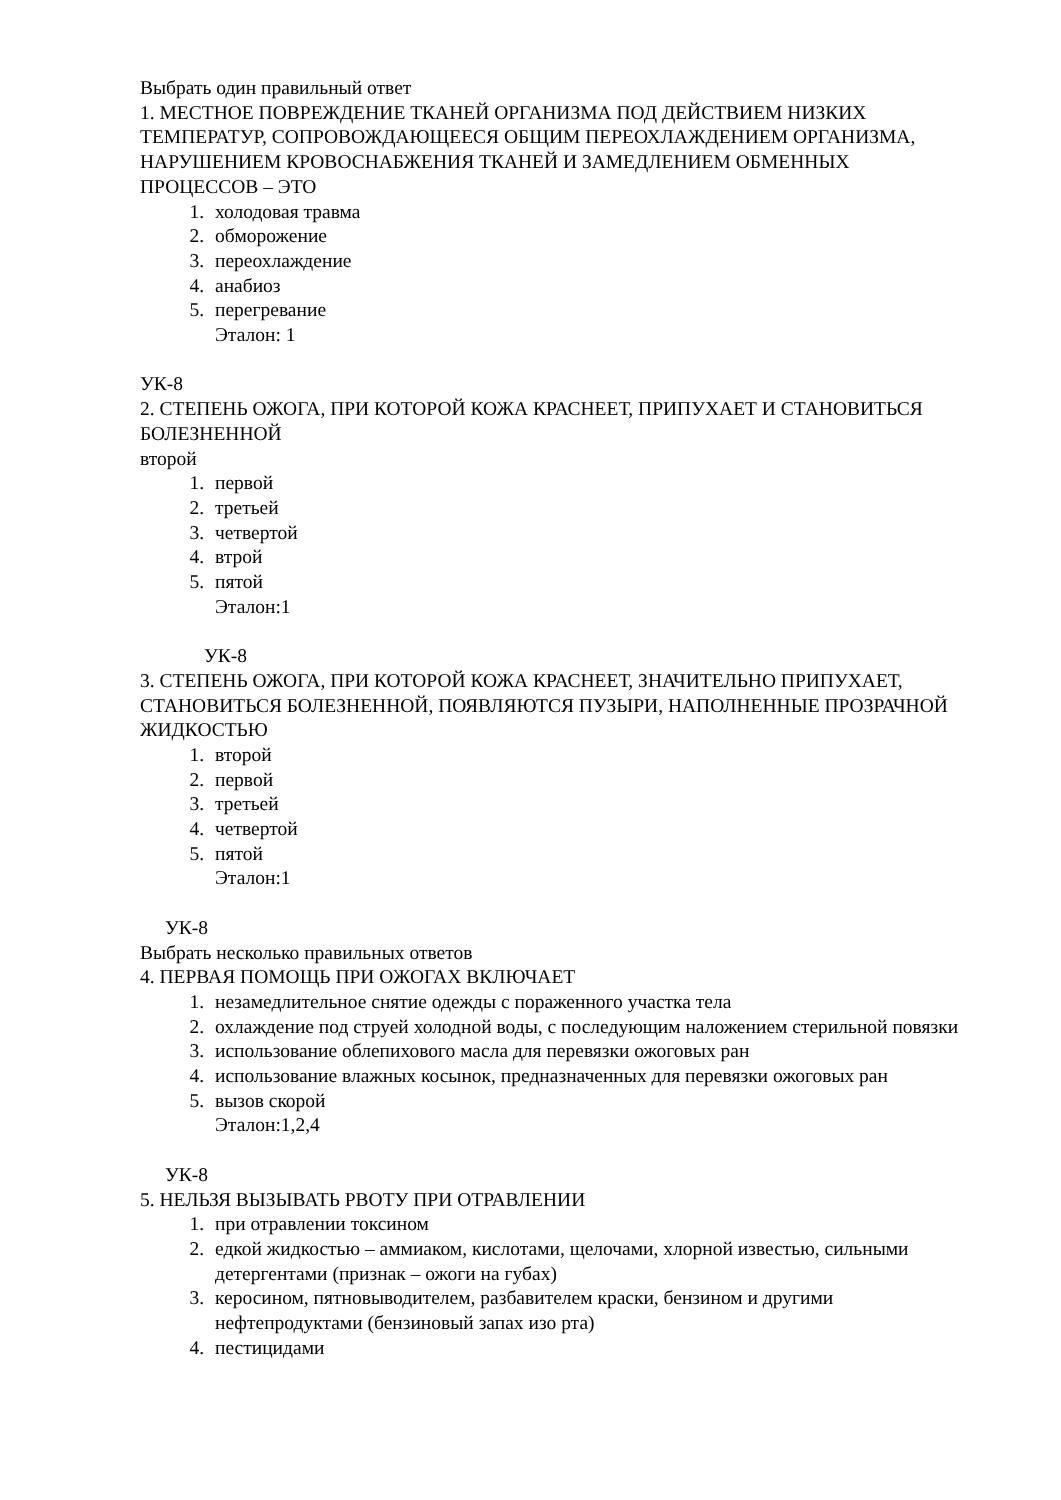Выбрать один правильный ответ
1. МЕСТНОЕ ПОВРЕЖДЕНИЕ ТКАНЕЙ ОРГАНИЗМА ПОД ДЕЙСТВИЕМ НИЗКИХ ТЕМПЕРАТУР, СОПРОВОЖДАЮЩЕЕСЯ ОБЩИМ ПЕРЕОХЛАЖДЕНИЕМ ОРГАНИЗМА, НАРУШЕНИЕМ КРОВОСНАБЖЕНИЯ ТКАНЕЙ И ЗАМЕДЛЕНИЕМ ОБМЕННЫХ ПРОЦЕССОВ – ЭТО
1. холодовая травма
2. обморожение
3. переохлаждение
4. анабиоз
5. перегревание
Эталон: 1
УК-8
2. СТЕПЕНЬ ОЖОГА, ПРИ КОТОРОЙ КОЖА КРАСНЕЕТ, ПРИПУХАЕТ И СТАНОВИТЬСЯ БОЛЕЗНЕННОЙ
второй
1. первой
2. третьей
3. четвертой
4. втрой
5. пятой
Эталон:1
УК-8
3. СТЕПЕНЬ ОЖОГА, ПРИ КОТОРОЙ КОЖА КРАСНЕЕТ, ЗНАЧИТЕЛЬНО ПРИПУХАЕТ, СТАНОВИТЬСЯ БОЛЕЗНЕННОЙ, ПОЯВЛЯЮТСЯ ПУЗЫРИ, НАПОЛНЕННЫЕ ПРОЗРАЧНОЙ ЖИДКОСТЬЮ
1. второй
2. первой
3. третьей
4. четвертой
5. пятой
Эталон:1
УК-8
Выбрать несколько правильных ответов
4. ПЕРВАЯ ПОМОЩЬ ПРИ ОЖОГАХ ВКЛЮЧАЕТ
1. незамедлительное снятие одежды с пораженного участка тела
2. охлаждение под струей холодной воды, с последующим наложением стерильной повязки
3. использование облепихового масла для перевязки ожоговых ран
4. использование влажных косынок, предназначенных для перевязки ожоговых ран
5. вызов скорой
Эталон:1,2,4
УК-8
5. НЕЛЬЗЯ ВЫЗЫВАТЬ РВОТУ ПРИ ОТРАВЛЕНИИ
1. при отравлении токсином
2. едкой жидкостью – аммиаком, кислотами, щелочами, хлорной известью, сильными детергентами (признак – ожоги на губах)
3. керосином, пятновыводителем, разбавителем краски, бензином и другими нефтепродуктами (бензиновый запах изо рта)
4. пестицидами